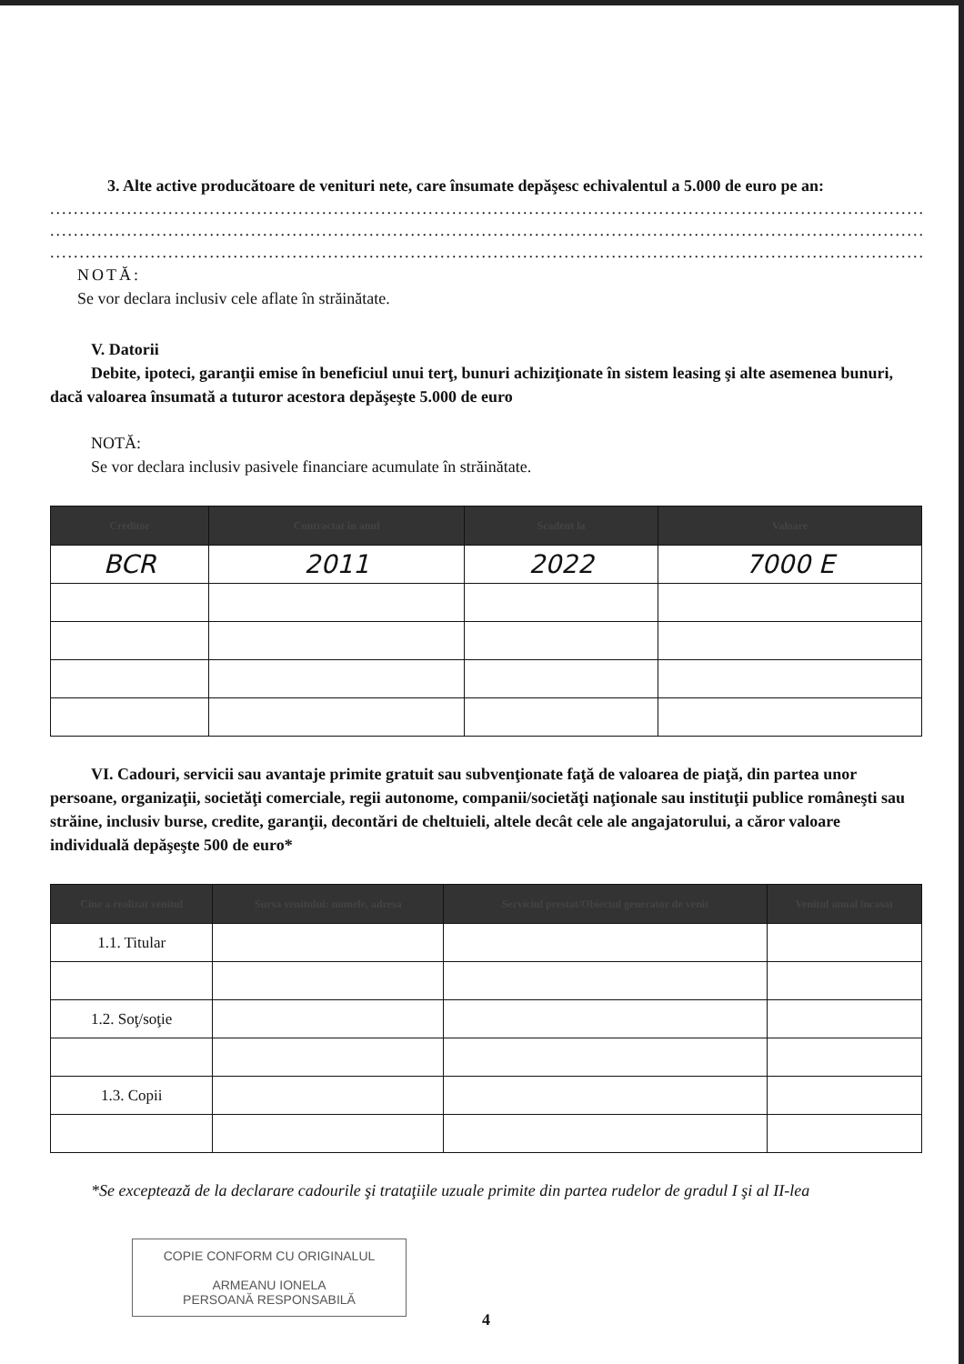3. Alte active producătoare de venituri nete, care însumate depăşesc echivalentul a 5.000 de euro pe an:
........................................................................................................................................................................
........................................................................................................................................................................
........................................................................................................................................................................
NOTĂ:
Se vor declara inclusiv cele aflate în străinătate.
V. Datorii
Debite, ipoteci, garanţii emise în beneficiul unui terţ, bunuri achiziţionate în sistem leasing şi alte asemenea bunuri, dacă valoarea însumată a tuturor acestora depăşeşte 5.000 de euro
NOTĂ:
Se vor declara inclusiv pasivele financiare acumulate în străinătate.
| Creditor | Contractat în anul | Scadent la | Valoare |
| --- | --- | --- | --- |
| BCR | 2011 | 2022 | 7000 E |
VI. Cadouri, servicii sau avantaje primite gratuit sau subvenţionate faţă de valoarea de piaţă, din partea unor persoane, organizaţii, societăţi comerciale, regii autonome, companii/societăţi naţionale sau instituţii publice româneşti sau străine, inclusiv burse, credite, garanţii, decontări de cheltuieli, altele decât cele ale angajatorului, a căror valoare individuală depăşeşte 500 de euro*
| Cine a realizat venitul | Sursa venitului: numele, adresa | Serviciul prestat/Obiectul generator de venit | Venitul anual încasat |
| --- | --- | --- | --- |
| 1.1. Titular | | | |
| 1.2. Soţ/soţie | | | |
| 1.3. Copii | | | |
*Se exceptează de la declarare cadourile şi trataţiile uzuale primite din partea rudelor de gradul I şi al II-lea
COPIE CONFORM CU ORIGINALUL
ARMEANU IONELA
PERSOANĂ RESPONSABILĂ
4